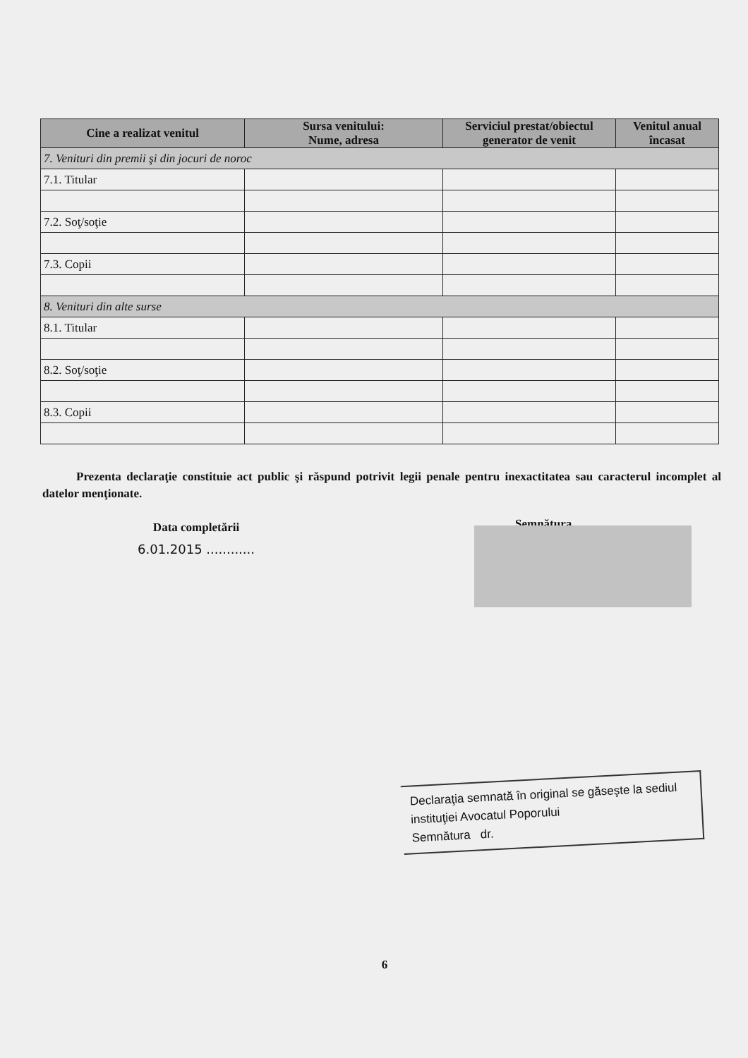| Cine a realizat venitul | Sursa venitului: Nume, adresa | Serviciul prestat/obiectul generator de venit | Venitul anual încasat |
| --- | --- | --- | --- |
| 7. Venituri din premii şi din jocuri de noroc | | | |
| 7.1. Titular | | | |
| 7.2. Soţ/soţie | | | |
| 7.3. Copii | | | |
| 8. Venituri din alte surse | | | |
| 8.1. Titular | | | |
| 8.2. Soţ/soţie | | | |
| 8.3. Copii | | | |
Prezenta declaraţie constituie act public şi răspund potrivit legii penale pentru inexactitatea sau caracterul incomplet al datelor menţionate.
Data completării
6.01.2015 ............
Semnătura
Declaraţia semnată în original se găseşte la sediul instituţiei Avocatul Poporului
Semnătura dr.
6